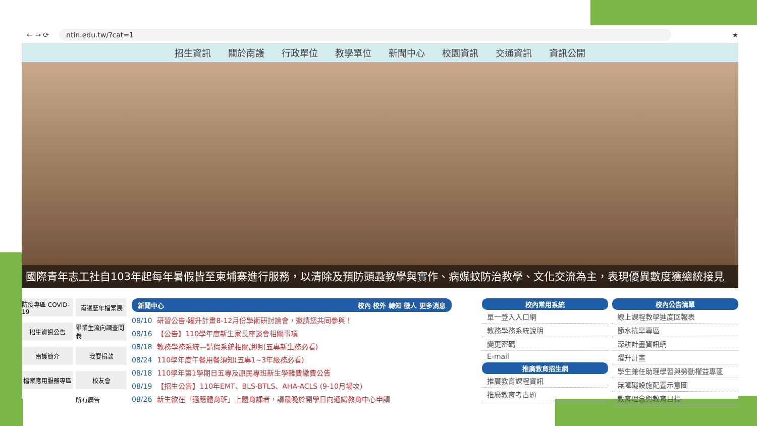← → ⟳ ntin.edu.tw/?cat=1 ★
招生資訊 關於南護 行政單位 教學單位 新聞中心 校園資訊 交通資訊 資訊公開
國際青年志工社自103年起每年暑假皆至柬埔寨進行服務，以清除及預防頭蝨教學與實作、病媒蚊防治教學、文化交流為主，表現優異數度獲總統接見
防疫專區 COVID-19
南護歷年檔案展
招生資訊公告
畢業生流向調查問卷
南護簡介
我要捐款
檔案應用服務專區
校友會
所有廣告
新聞中心 校內 校外 轉知 徵人 更多消息
08/10 研習公告-躍升計畫8-12月份學術研討論會，邀請您共同參與！
08/16 【公告】110學年度新生家長座談會相關事項
08/18 教務學務系統—請假系統相關說明(五專新生務必看)
08/24 110學年度午餐用餐須知(五專1~3年級務必看)
08/18 110學年第1學期日五專及原民專班新生學雜費繳費公告
08/19 【招生公告】110年EMT、BLS-BTLS、AHA-ACLS (9-10月場次)
08/26 新生欲在「適應體育班」上體育課者，請最晚於開學日向通識教育中心申請
校內常用系統
單一登入入口網
教務學務系統說明
變更密碼
E-mail
推廣教育招生網
推廣教育課程資訊
推廣教育考古題
校內公告清單
線上課程教學進度回報表
節水抗旱專區
深耕計畫資訊網
躍升計畫
學生兼任助理學習與勞動權益專區
無障礙設施配置示意圖
教育理念與教育目標